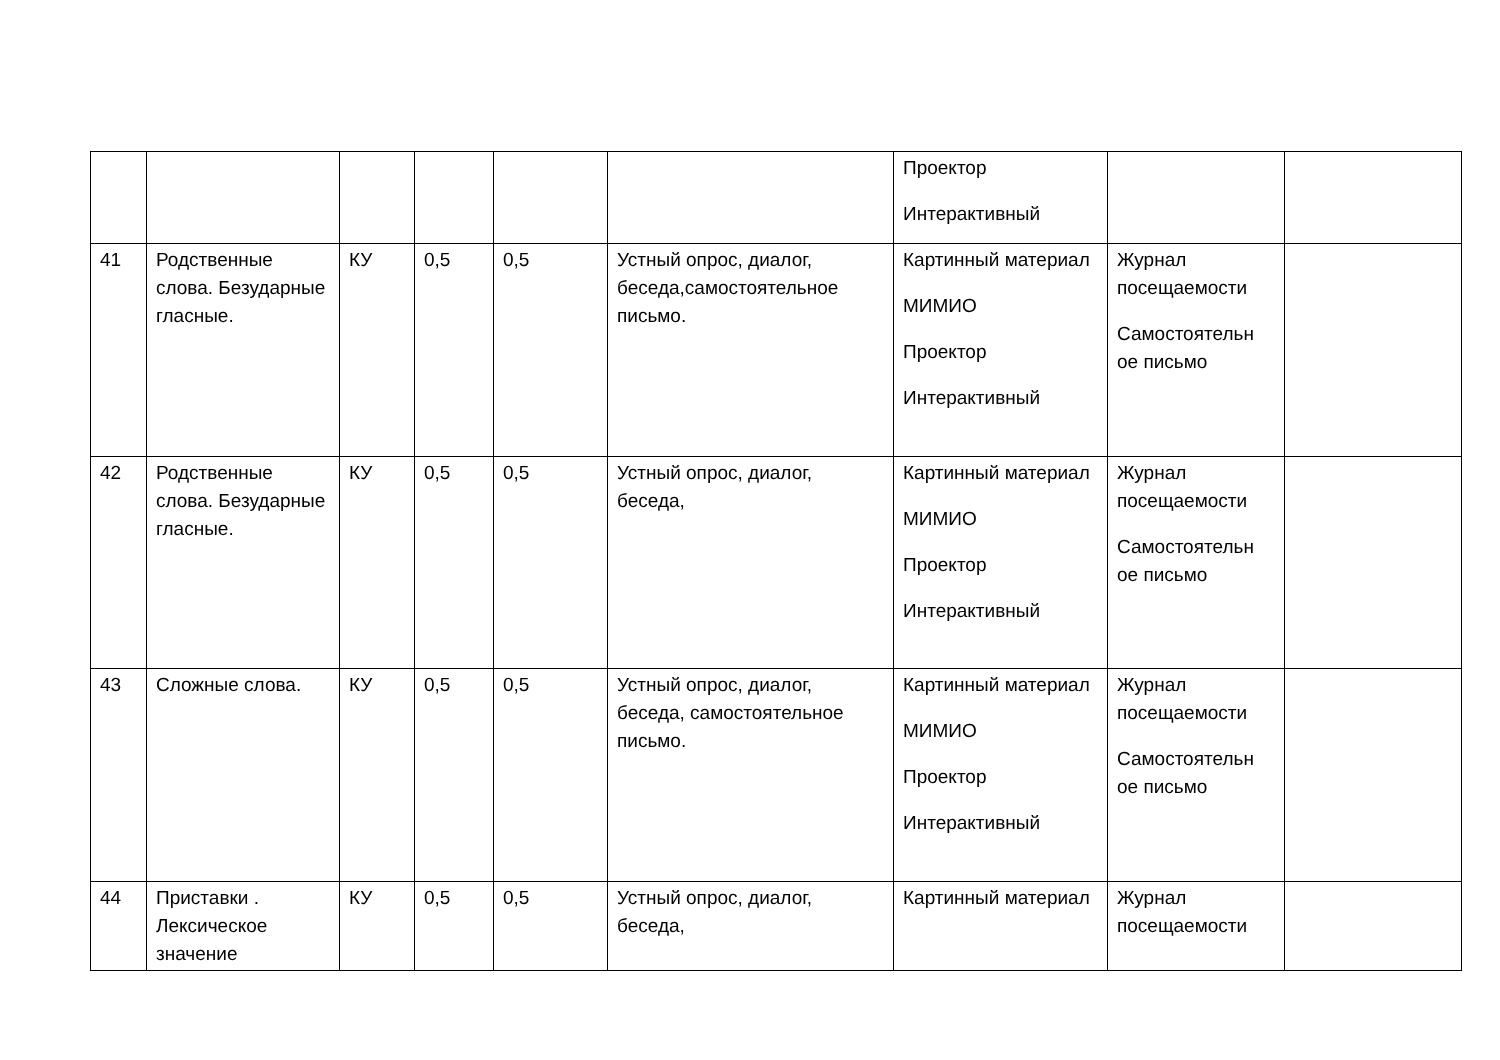| | | | | | | Проектор Интерактивный | | |
| 41 | Родственные слова. Безударные гласные. | КУ | 0,5 | 0,5 | Устный опрос, диалог, беседа,самостоятельное письмо. | Картинный материал МИМИО Проектор Интерактивный | Журнал посещаемости Самостоятельн ое письмо | |
| 42 | Родственные слова. Безударные гласные. | КУ | 0,5 | 0,5 | Устный опрос, диалог, беседа, | Картинный материал МИМИО Проектор Интерактивный | Журнал посещаемости Самостоятельн ое письмо | |
| 43 | Сложные слова. | КУ | 0,5 | 0,5 | Устный опрос, диалог, беседа, самостоятельное письмо. | Картинный материал МИМИО Проектор Интерактивный | Журнал посещаемости Самостоятельн ое письмо | |
| 44 | Приставки . Лексическое значение | КУ | 0,5 | 0,5 | Устный опрос, диалог, беседа, | Картинный материал | Журнал посещаемости | |